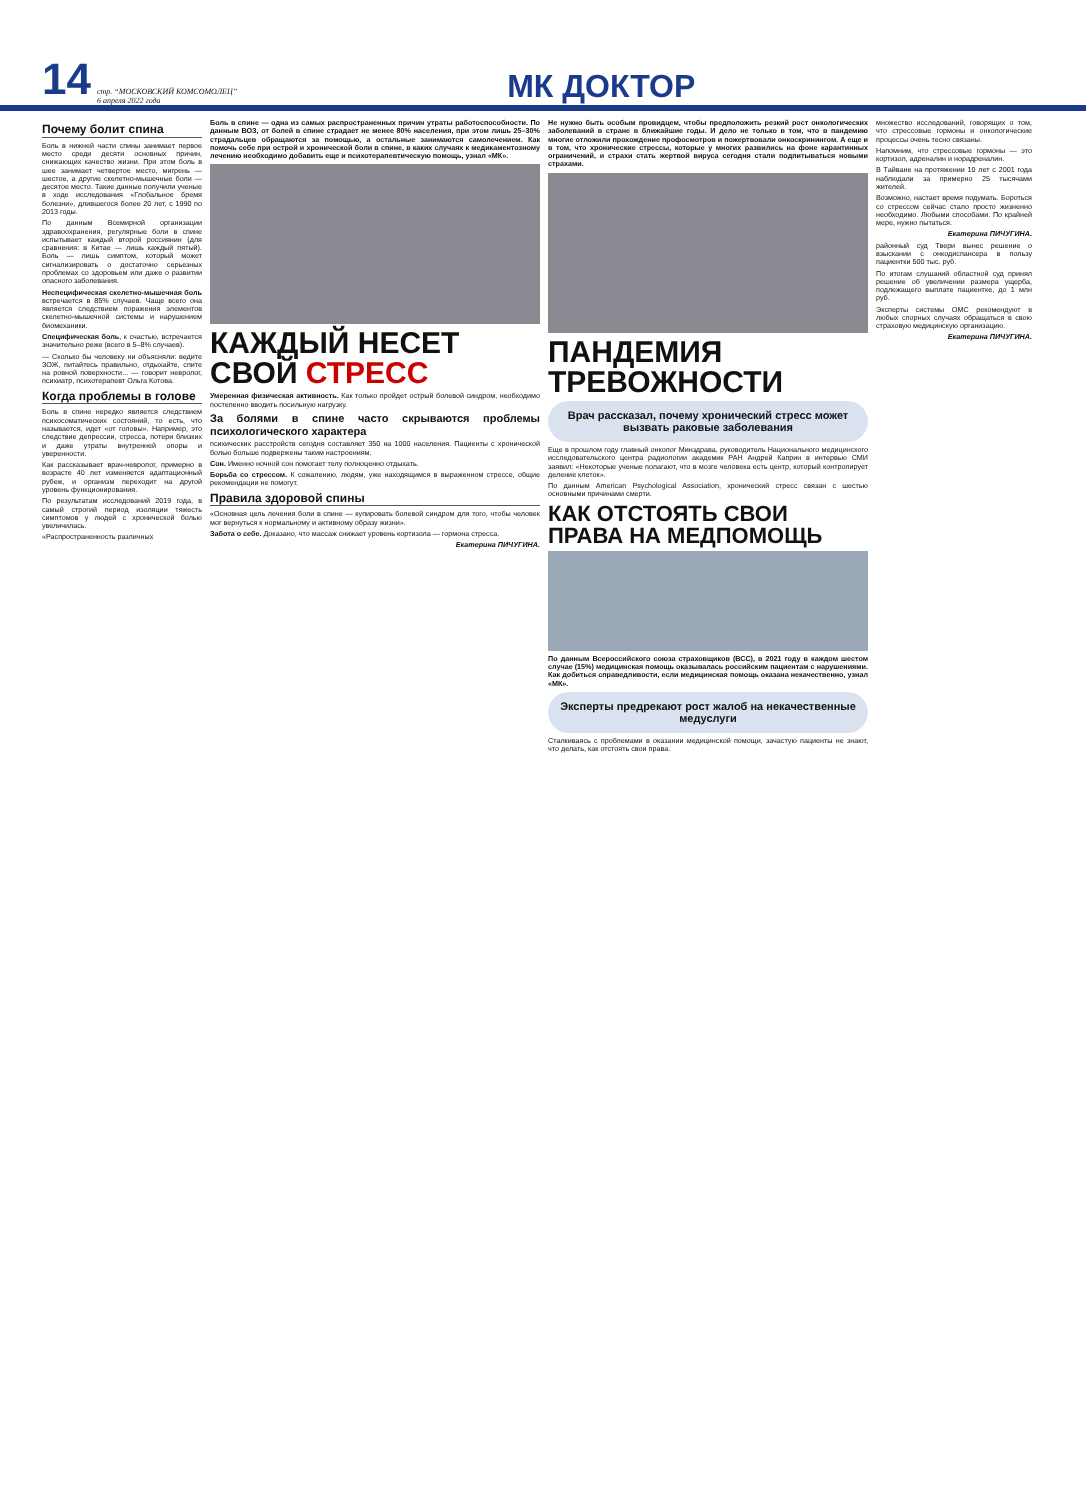14 стр. “МОСКОВСКИЙ КОМСОМОЛЕЦ”
6 апреля 2022 года МК ДОКТОР
Почему болит спина
Боль в нижней части спины занимает первое место среди десяти основных причин, снижающих качество жизни. При этом боль в шее занимает четвертое место, мигрень — шестое, а другие скелетно-мышечные боли — десятое место. Такие данные получили ученые в ходе исследования «Глобальное бремя болезни», длившегося более 20 лет, с 1990 по 2013 годы.
По данным Всемирной организации здравоохранения, регулярные боли в спине испытывает каждый второй россиянин (для сравнения: в Китае — лишь каждый пятый). Боль — лишь симптом, который может сигнализировать о достаточно серьезных проблемах со здоровьем или даже о развитии опасного заболевания.
Неспецифическая скелетно-мышечная боль встречается в 85% случаев. Чаще всего она является следствием поражения элементов скелетно-мышечной системы и нарушением биомеханики.
Специфическая боль, к счастью, встречается значительно реже (всего в 5–8% случаев).
— Сколько бы человеку ни объясняли: ведите ЗОЖ, питайтесь правильно, отдыхайте, спите на ровной поверхности... — говорит невролог, психиатр, психотерапевт Ольга Котова.
Когда проблемы в голове
Боль в спине нередко является следствием психосоматических состояний, то есть, что называется, идет «от головы». Например, это следствие депрессии, стресса, потери близких и даже утраты внутренней опоры и уверенности.
Как рассказывает врач-невролог, примерно в возрасте 40 лет изменяется адаптационный рубеж, и организм переходит на другой уровень функционирования.
По результатам исследований 2019 года, в самый строгий период изоляции тяжесть симптомов у людей с хронической болью увеличилась.
«Распространенность различных
Боль в спине — одна из самых распространенных причин утраты работоспособности. По данным ВОЗ, от болей в спине страдает не менее 80% населения, при этом лишь 25–30% страдальцев обращаются за помощью, а остальные занимаются самолечением. Как помочь себе при острой и хронической боли в спине, в каких случаях к медикаментозному лечению необходимо добавить еще и психотерапевтическую помощь, узнал «МК».
КАЖДЫЙ НЕСЕТ СВОЙ СТРЕСС
Умеренная физическая активность. Как только пройдет острый болевой синдром, необходимо постепенно вводить посильную нагрузку.
За болями в спине часто скрываются проблемы психологического характера
психических расстройств сегодня составляет 350 на 1000 населения. Пациенты с хронической болью больше подвержены таким настроениям.
Сон. Именно ночной сон помогает телу полноценно отдыхать.
Борьба со стрессом. К сожалению, людям, уже находящимся в выраженном стрессе, общие рекомендации не помогут.
Правила здоровой спины
«Основная цель лечения боли в спине — купировать болевой синдром для того, чтобы человек мог вернуться к нормальному и активному образу жизни».
Забота о себе. Доказано, что массаж снижает уровень кортизола — гормона стресса.
Екатерина ПИЧУГИНА.
Не нужно быть особым провидцем, чтобы предположить резкий рост онкологических заболеваний в стране в ближайшие годы. И дело не только в том, что в пандемию многие отложили прохождение профосмотров и пожертвовали онкоскринингом. А еще и в том, что хронические стрессы, которые у многих развились на фоне карантинных ограничений, и страхи стать жертвой вируса сегодня стали подпитываться новыми страхами.
ПАНДЕМИЯ ТРЕВОЖНОСТИ
Врач рассказал, почему хронический стресс может вызвать раковые заболевания
Еще в прошлом году главный онколог Минздрава, руководитель Национального медицинского исследовательского центра радиологии академик РАН Андрей Каприн в интервью СМИ заявил: «Некоторые ученые полагают, что в мозге человека есть центр, который контролирует деление клеток».
По данным American Psychological Association, хронический стресс связан с шестью основными причинами смерти.
КАК ОТСТОЯТЬ СВОИ ПРАВА НА МЕДПОМОЩЬ
По данным Всероссийского союза страховщиков (ВСС), в 2021 году в каждом шестом случае (15%) медицинская помощь оказывалась российским пациентам с нарушениями. Как добиться справедливости, если медицинская помощь оказана некачественно, узнал «МК».
Эксперты предрекают рост жалоб на некачественные медуслуги
Сталкиваясь с проблемами в оказании медицинской помощи, зачастую пациенты не знают, что делать, как отстоять свои права.
множество исследований, говорящих о том, что стрессовые гормоны и онкологические процессы очень тесно связаны.
Напомним, что стрессовые гормоны — это кортизол, адреналин и норадреналин.
В Тайване на протяжении 10 лет с 2001 года наблюдали за примерно 25 тысячами жителей.
Возможно, настает время подумать. Бороться со стрессом сейчас стало просто жизненно необходимо. Любыми способами. По крайней мере, нужно пытаться.
Екатерина ПИЧУГИНА.
районный суд Твери вынес решение о взыскании с онкодиспансера в пользу пациентки 500 тыс. руб.
По итогам слушаний областной суд принял решение об увеличении размера ущерба, подлежащего выплате пациентке, до 1 млн руб.
Эксперты системы ОМС рекомендуют в любых спорных случаях обращаться в свою страховую медицинскую организацию.
Екатерина ПИЧУГИНА.